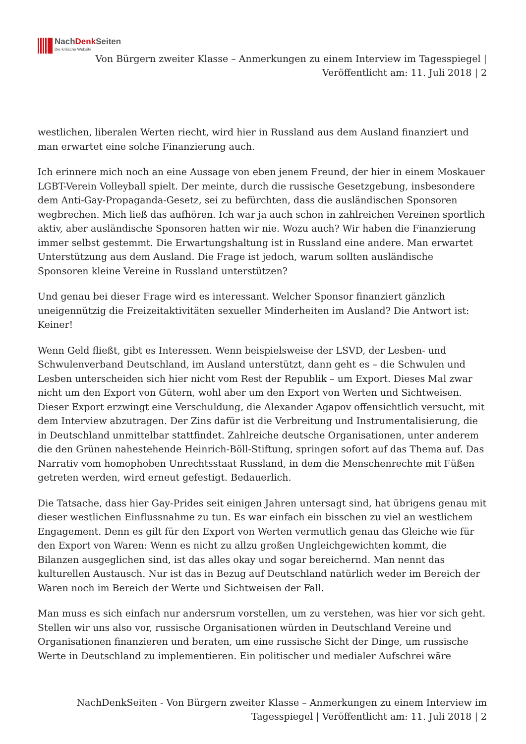NachDenk Seiten
Die kritische Website
Von Bürgern zweiter Klasse – Anmerkungen zu einem Interview im Tagesspiegel | Veröffentlicht am: 11. Juli 2018 | 2
westlichen, liberalen Werten riecht, wird hier in Russland aus dem Ausland finanziert und man erwartet eine solche Finanzierung auch.
Ich erinnere mich noch an eine Aussage von eben jenem Freund, der hier in einem Moskauer LGBT-Verein Volleyball spielt. Der meinte, durch die russische Gesetzgebung, insbesondere dem Anti-Gay-Propaganda-Gesetz, sei zu befürchten, dass die ausländischen Sponsoren wegbrechen. Mich ließ das aufhören. Ich war ja auch schon in zahlreichen Vereinen sportlich aktiv, aber ausländische Sponsoren hatten wir nie. Wozu auch? Wir haben die Finanzierung immer selbst gestemmt. Die Erwartungshaltung ist in Russland eine andere. Man erwartet Unterstützung aus dem Ausland. Die Frage ist jedoch, warum sollten ausländische Sponsoren kleine Vereine in Russland unterstützen?
Und genau bei dieser Frage wird es interessant. Welcher Sponsor finanziert gänzlich uneigennützig die Freizeitaktivitäten sexueller Minderheiten im Ausland? Die Antwort ist: Keiner!
Wenn Geld fließt, gibt es Interessen. Wenn beispielsweise der LSVD, der Lesben- und Schwulenverband Deutschland, im Ausland unterstützt, dann geht es – die Schwulen und Lesben unterscheiden sich hier nicht vom Rest der Republik – um Export. Dieses Mal zwar nicht um den Export von Gütern, wohl aber um den Export von Werten und Sichtweisen. Dieser Export erzwingt eine Verschuldung, die Alexander Agapov offensichtlich versucht, mit dem Interview abzutragen. Der Zins dafür ist die Verbreitung und Instrumentalisierung, die in Deutschland unmittelbar stattfindet. Zahlreiche deutsche Organisationen, unter anderem die den Grünen nahestehende Heinrich-Böll-Stiftung, springen sofort auf das Thema auf. Das Narrativ vom homophoben Unrechtsstaat Russland, in dem die Menschenrechte mit Füßen getreten werden, wird erneut gefestigt. Bedauerlich.
Die Tatsache, dass hier Gay-Prides seit einigen Jahren untersagt sind, hat übrigens genau mit dieser westlichen Einflussnahme zu tun. Es war einfach ein bisschen zu viel an westlichem Engagement. Denn es gilt für den Export von Werten vermutlich genau das Gleiche wie für den Export von Waren: Wenn es nicht zu allzu großen Ungleichgewichten kommt, die Bilanzen ausgeglichen sind, ist das alles okay und sogar bereichernd. Man nennt das kulturellen Austausch. Nur ist das in Bezug auf Deutschland natürlich weder im Bereich der Waren noch im Bereich der Werte und Sichtweisen der Fall.
Man muss es sich einfach nur andersrum vorstellen, um zu verstehen, was hier vor sich geht. Stellen wir uns also vor, russische Organisationen würden in Deutschland Vereine und Organisationen finanzieren und beraten, um eine russische Sicht der Dinge, um russische Werte in Deutschland zu implementieren. Ein politischer und medialer Aufschrei wäre
NachDenkSeiten - Von Bürgern zweiter Klasse – Anmerkungen zu einem Interview im Tagesspiegel | Veröffentlicht am: 11. Juli 2018 | 2